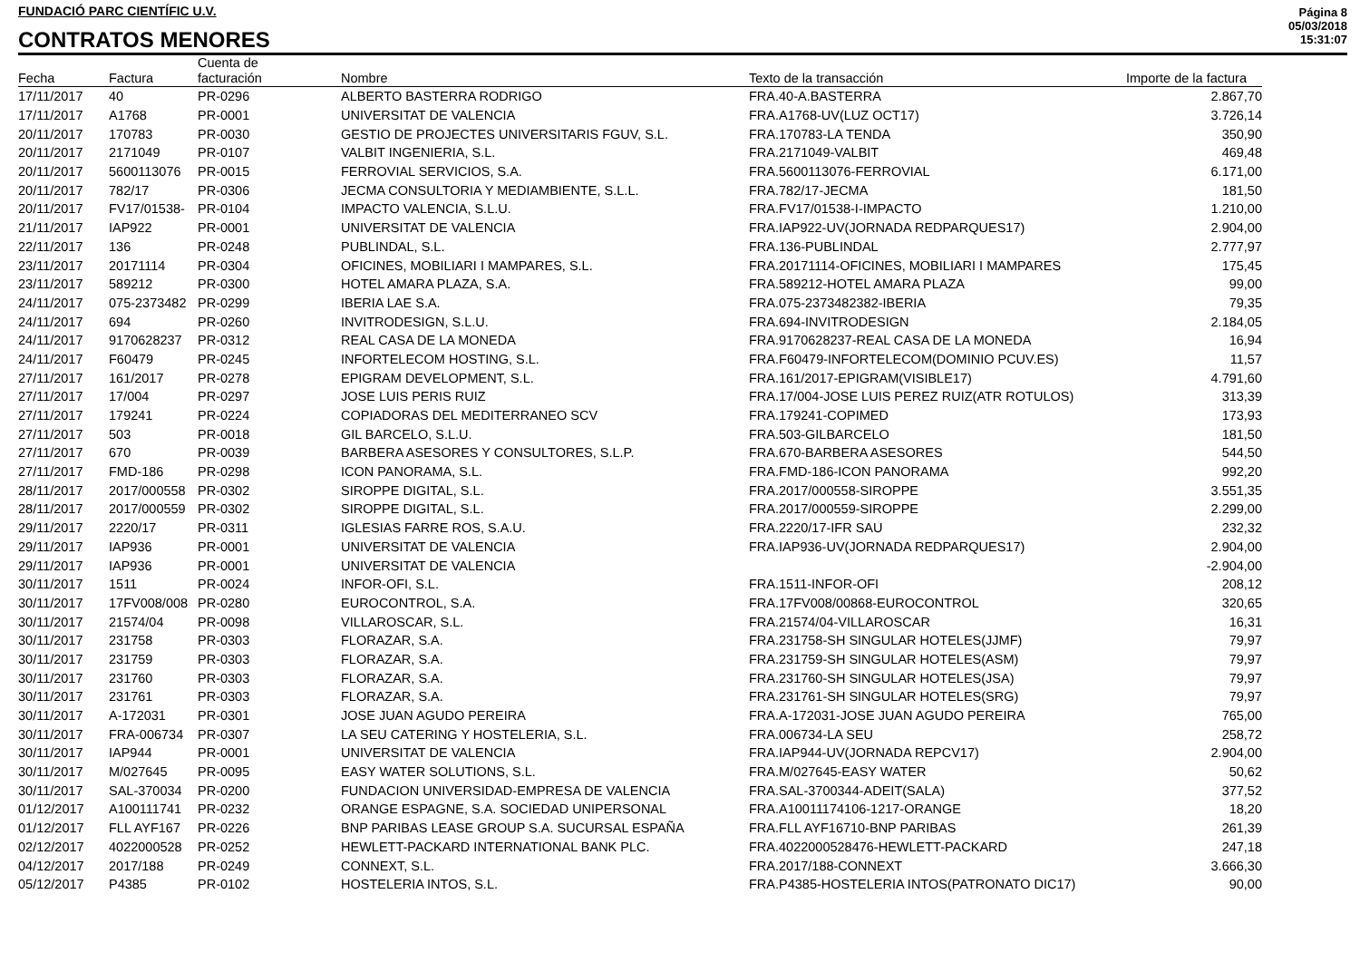FUNDACIÓ PARC CIENTÍFIC U.V.
CONTRATOS MENORES
Página 8
05/03/2018
15:31:07
| Fecha | Factura | Cuenta de facturación | Nombre | Texto de la transacción | Importe de la factura |
| --- | --- | --- | --- | --- | --- |
| 17/11/2017 | 40 | PR-0296 | ALBERTO BASTERRA RODRIGO | FRA.40-A.BASTERRA | 2.867,70 |
| 17/11/2017 | A1768 | PR-0001 | UNIVERSITAT DE VALENCIA | FRA.A1768-UV(LUZ OCT17) | 3.726,14 |
| 20/11/2017 | 170783 | PR-0030 | GESTIO DE PROJECTES UNIVERSITARIS FGUV, S.L. | FRA.170783-LA TENDA | 350,90 |
| 20/11/2017 | 2171049 | PR-0107 | VALBIT INGENIERIA, S.L. | FRA.2171049-VALBIT | 469,48 |
| 20/11/2017 | 5600113076 | PR-0015 | FERROVIAL SERVICIOS, S.A. | FRA.5600113076-FERROVIAL | 6.171,00 |
| 20/11/2017 | 782/17 | PR-0306 | JECMA CONSULTORIA Y MEDIAMBIENTE, S.L.L. | FRA.782/17-JECMA | 181,50 |
| 20/11/2017 | FV17/01538- | PR-0104 | IMPACTO VALENCIA, S.L.U. | FRA.FV17/01538-I-IMPACTO | 1.210,00 |
| 21/11/2017 | IAP922 | PR-0001 | UNIVERSITAT DE VALENCIA | FRA.IAP922-UV(JORNADA REDPARQUES17) | 2.904,00 |
| 22/11/2017 | 136 | PR-0248 | PUBLINDAL, S.L. | FRA.136-PUBLINDAL | 2.777,97 |
| 23/11/2017 | 20171114 | PR-0304 | OFICINES, MOBILIARI I MAMPARES, S.L. | FRA.20171114-OFICINES, MOBILIARI I MAMPARES | 175,45 |
| 23/11/2017 | 589212 | PR-0300 | HOTEL AMARA PLAZA, S.A. | FRA.589212-HOTEL AMARA PLAZA | 99,00 |
| 24/11/2017 | 075-2373482 | PR-0299 | IBERIA LAE S.A. | FRA.075-2373482382-IBERIA | 79,35 |
| 24/11/2017 | 694 | PR-0260 | INVITRODESIGN, S.L.U. | FRA.694-INVITRODESIGN | 2.184,05 |
| 24/11/2017 | 9170628237 | PR-0312 | REAL CASA DE LA MONEDA | FRA.9170628237-REAL CASA DE LA MONEDA | 16,94 |
| 24/11/2017 | F60479 | PR-0245 | INFORTELECOM HOSTING, S.L. | FRA.F60479-INFORTELECOM(DOMINIO PCUV.ES) | 11,57 |
| 27/11/2017 | 161/2017 | PR-0278 | EPIGRAM DEVELOPMENT, S.L. | FRA.161/2017-EPIGRAM(VISIBLE17) | 4.791,60 |
| 27/11/2017 | 17/004 | PR-0297 | JOSE LUIS PERIS RUIZ | FRA.17/004-JOSE LUIS PEREZ RUIZ(ATR ROTULOS) | 313,39 |
| 27/11/2017 | 179241 | PR-0224 | COPIADORAS DEL MEDITERRANEO SCV | FRA.179241-COPIMED | 173,93 |
| 27/11/2017 | 503 | PR-0018 | GIL BARCELO, S.L.U. | FRA.503-GILBARCELO | 181,50 |
| 27/11/2017 | 670 | PR-0039 | BARBERA ASESORES Y CONSULTORES, S.L.P. | FRA.670-BARBERA ASESORES | 544,50 |
| 27/11/2017 | FMD-186 | PR-0298 | ICON PANORAMA, S.L. | FRA.FMD-186-ICON PANORAMA | 992,20 |
| 28/11/2017 | 2017/000558 | PR-0302 | SIROPPE DIGITAL, S.L. | FRA.2017/000558-SIROPPE | 3.551,35 |
| 28/11/2017 | 2017/000559 | PR-0302 | SIROPPE DIGITAL, S.L. | FRA.2017/000559-SIROPPE | 2.299,00 |
| 29/11/2017 | 2220/17 | PR-0311 | IGLESIAS FARRE ROS, S.A.U. | FRA.2220/17-IFR SAU | 232,32 |
| 29/11/2017 | IAP936 | PR-0001 | UNIVERSITAT DE VALENCIA | FRA.IAP936-UV(JORNADA REDPARQUES17) | 2.904,00 |
| 29/11/2017 | IAP936 | PR-0001 | UNIVERSITAT DE VALENCIA | | -2.904,00 |
| 30/11/2017 | 1511 | PR-0024 | INFOR-OFI, S.L. | FRA.1511-INFOR-OFI | 208,12 |
| 30/11/2017 | 17FV008/008 | PR-0280 | EUROCONTROL, S.A. | FRA.17FV008/00868-EUROCONTROL | 320,65 |
| 30/11/2017 | 21574/04 | PR-0098 | VILLAROSCAR, S.L. | FRA.21574/04-VILLAROSCAR | 16,31 |
| 30/11/2017 | 231758 | PR-0303 | FLORAZAR, S.A. | FRA.231758-SH SINGULAR HOTELES(JJMF) | 79,97 |
| 30/11/2017 | 231759 | PR-0303 | FLORAZAR, S.A. | FRA.231759-SH SINGULAR HOTELES(ASM) | 79,97 |
| 30/11/2017 | 231760 | PR-0303 | FLORAZAR, S.A. | FRA.231760-SH SINGULAR HOTELES(JSA) | 79,97 |
| 30/11/2017 | 231761 | PR-0303 | FLORAZAR, S.A. | FRA.231761-SH SINGULAR HOTELES(SRG) | 79,97 |
| 30/11/2017 | A-172031 | PR-0301 | JOSE JUAN AGUDO PEREIRA | FRA.A-172031-JOSE JUAN AGUDO PEREIRA | 765,00 |
| 30/11/2017 | FRA-006734 | PR-0307 | LA SEU CATERING Y HOSTELERIA, S.L. | FRA.006734-LA SEU | 258,72 |
| 30/11/2017 | IAP944 | PR-0001 | UNIVERSITAT DE VALENCIA | FRA.IAP944-UV(JORNADA REPCV17) | 2.904,00 |
| 30/11/2017 | M/027645 | PR-0095 | EASY WATER SOLUTIONS, S.L. | FRA.M/027645-EASY WATER | 50,62 |
| 30/11/2017 | SAL-370034 | PR-0200 | FUNDACION UNIVERSIDAD-EMPRESA DE VALENCIA | FRA.SAL-3700344-ADEIT(SALA) | 377,52 |
| 01/12/2017 | A100111741 | PR-0232 | ORANGE ESPAGNE, S.A. SOCIEDAD UNIPERSONAL | FRA.A10011174106-1217-ORANGE | 18,20 |
| 01/12/2017 | FLL AYF167 | PR-0226 | BNP PARIBAS LEASE GROUP S.A. SUCURSAL ESPAÑA | FRA.FLL AYF16710-BNP PARIBAS | 261,39 |
| 02/12/2017 | 4022000528 | PR-0252 | HEWLETT-PACKARD INTERNATIONAL BANK PLC. | FRA.4022000528476-HEWLETT-PACKARD | 247,18 |
| 04/12/2017 | 2017/188 | PR-0249 | CONNEXT, S.L. | FRA.2017/188-CONNEXT | 3.666,30 |
| 05/12/2017 | P4385 | PR-0102 | HOSTELERIA INTOS, S.L. | FRA.P4385-HOSTELERIA INTOS(PATRONATO DIC17) | 90,00 |